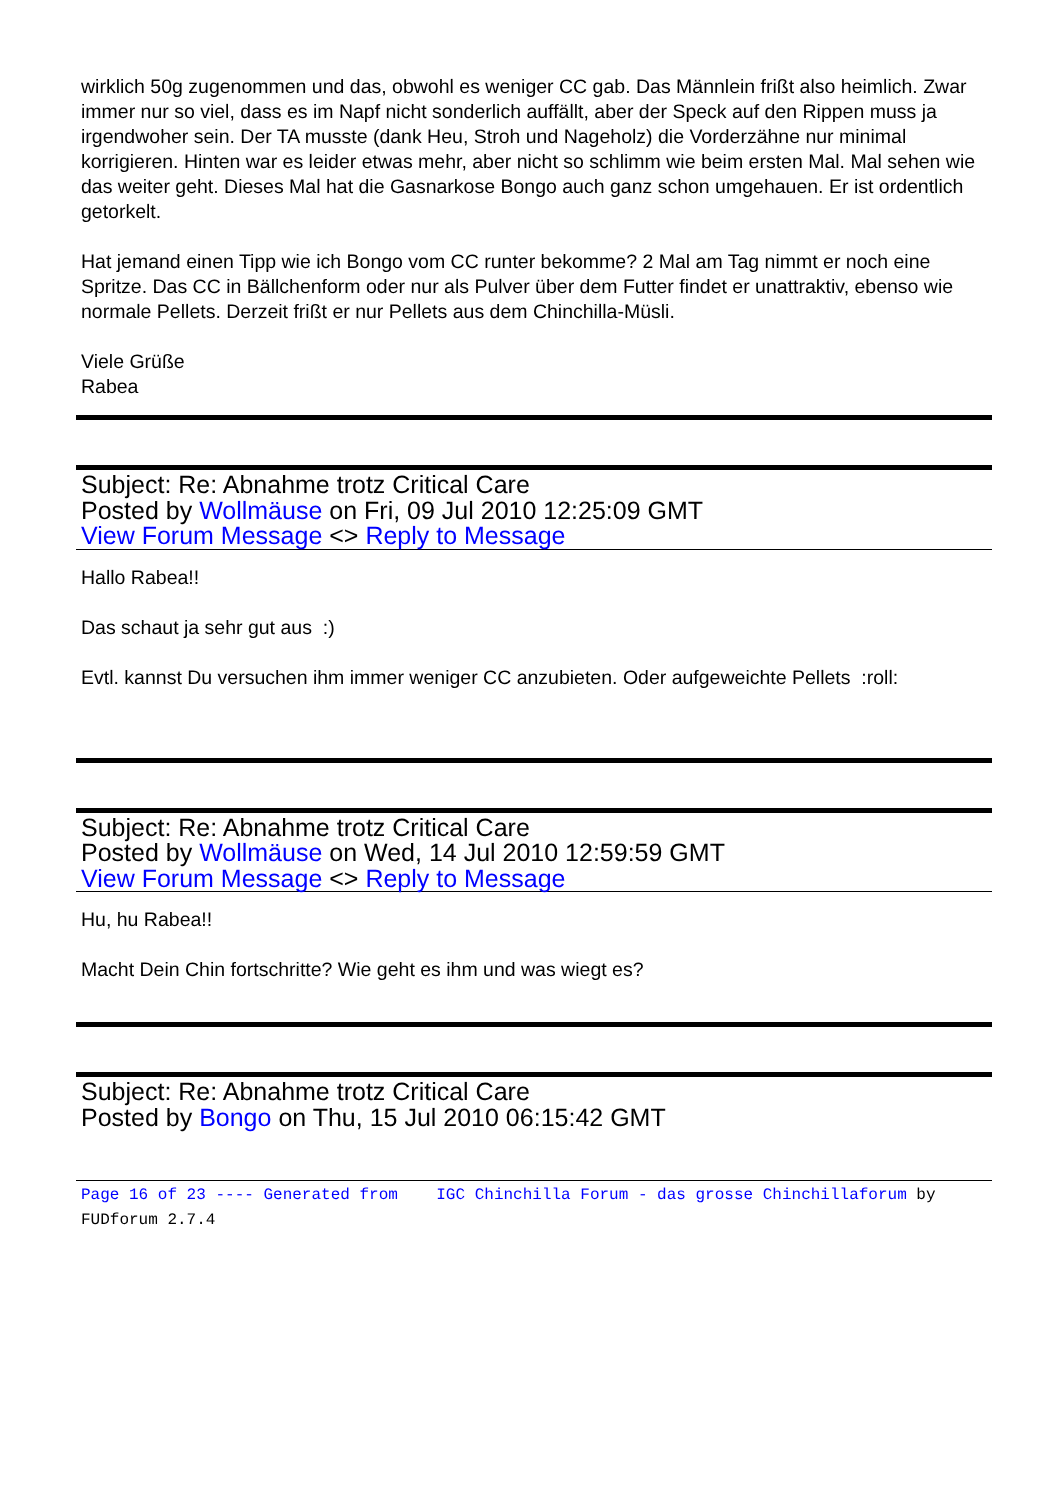wirklich 50g zugenommen und das, obwohl es weniger CC gab. Das Männlein frißt also heimlich. Zwar immer nur so viel, dass es im Napf nicht sonderlich auffällt, aber der Speck auf den Rippen muss ja irgendwoher sein. Der TA musste (dank Heu, Stroh und Nageholz) die Vorderzähne nur minimal korrigieren. Hinten war es leider etwas mehr, aber nicht so schlimm wie beim ersten Mal. Mal sehen wie das weiter geht. Dieses Mal hat die Gasnarkose Bongo auch ganz schon umgehauen. Er ist ordentlich getorkelt.
Hat jemand einen Tipp wie ich Bongo vom CC runter bekomme? 2 Mal am Tag nimmt er noch eine Spritze. Das CC in Bällchenform oder nur als Pulver über dem Futter findet er unattraktiv, ebenso wie normale Pellets. Derzeit frißt er nur Pellets aus dem Chinchilla-Müsli.
Viele Grüße
Rabea
Subject: Re: Abnahme trotz Critical Care
Posted by Wollmäuse on Fri, 09 Jul 2010 12:25:09 GMT
View Forum Message <> Reply to Message
Hallo Rabea!!
Das schaut ja sehr gut aus :)
Evtl. kannst Du versuchen ihm immer weniger CC anzubieten. Oder aufgeweichte Pellets :roll:
Subject: Re: Abnahme trotz Critical Care
Posted by Wollmäuse on Wed, 14 Jul 2010 12:59:59 GMT
View Forum Message <> Reply to Message
Hu, hu Rabea!!
Macht Dein Chin fortschritte? Wie geht es ihm und was wiegt es?
Subject: Re: Abnahme trotz Critical Care
Posted by Bongo on Thu, 15 Jul 2010 06:15:42 GMT
Page 16 of 23 ---- Generated from IGC Chinchilla Forum - das grosse Chinchillaforum by FUDforum 2.7.4